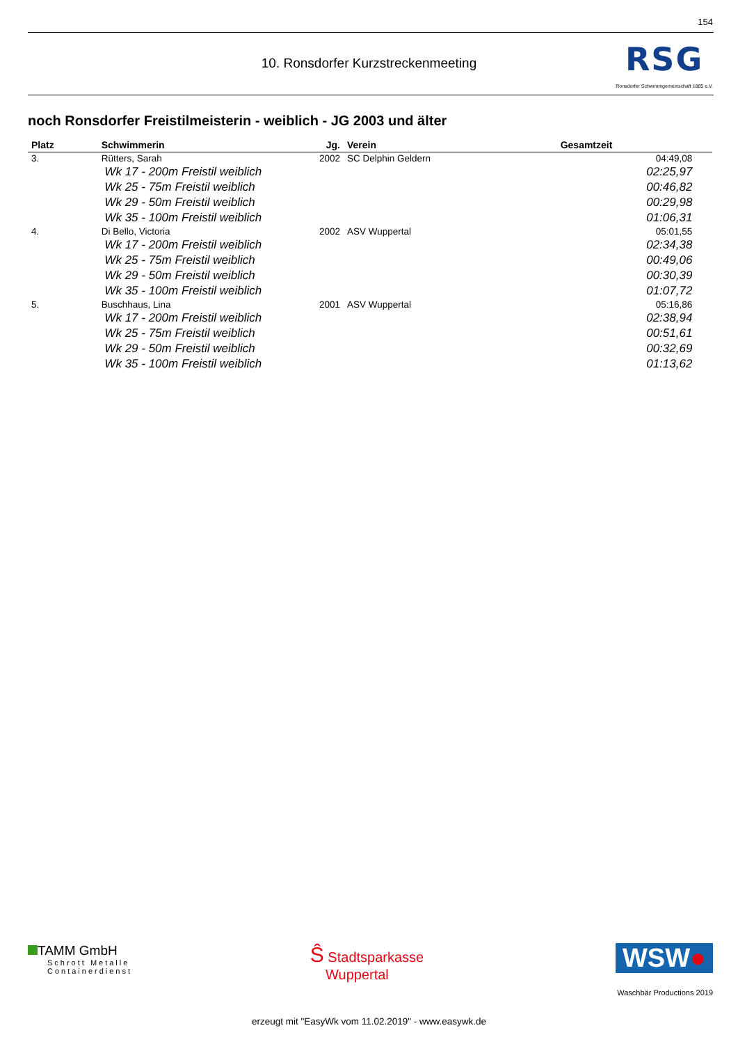154
10. Ronsdorfer Kurzstreckenmeeting
RSG
Ronsdorfer Schwimmgemeinschaft 1885 e.V.
noch Ronsdorfer Freistilmeisterin - weiblich - JG 2003 und älter
| Platz | Schwimmerin | Jg. | Verein | Gesamtzeit | |
| --- | --- | --- | --- | --- | --- |
| 3. | Rütters, Sarah | 2002 | SC Delphin Geldern | 04:49,08 | |
| | Wk 17 - 200m Freistil weiblich | | | 02:25,97 | |
| | Wk 25 - 75m Freistil weiblich | | | 00:46,82 | |
| | Wk 29 - 50m Freistil weiblich | | | 00:29,98 | |
| | Wk 35 - 100m Freistil weiblich | | | 01:06,31 | |
| 4. | Di Bello, Victoria | 2002 | ASV Wuppertal | 05:01,55 | |
| | Wk 17 - 200m Freistil weiblich | | | 02:34,38 | |
| | Wk 25 - 75m Freistil weiblich | | | 00:49,06 | |
| | Wk 29 - 50m Freistil weiblich | | | 00:30,39 | |
| | Wk 35 - 100m Freistil weiblich | | | 01:07,72 | |
| 5. | Buschhaus, Lina | 2001 | ASV Wuppertal | 05:16,86 | |
| | Wk 17 - 200m Freistil weiblich | | | 02:38,94 | |
| | Wk 25 - 75m Freistil weiblich | | | 00:51,61 | |
| | Wk 29 - 50m Freistil weiblich | | | 00:32,69 | |
| | Wk 35 - 100m Freistil weiblich | | | 01:13,62 | |
TAMM GmbH
Schrott Metalle
Containerdienst
Ŝ Stadtsparkasse
Wuppertal
WSW●
Waschbär Productions 2019
erzeugt mit "EasyWk vom 11.02.2019" - www.easywk.de